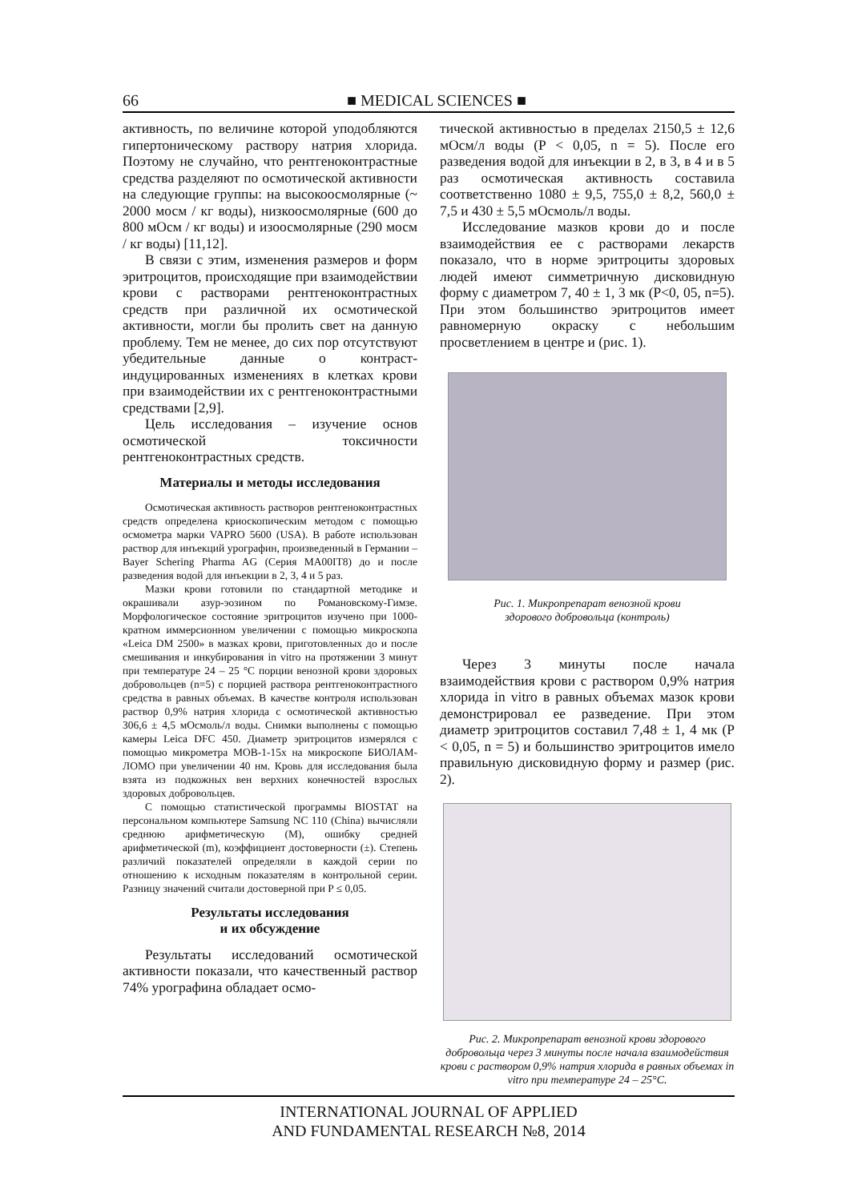66 ■ MEDICAL SCIENCES ■
активность, по величине которой уподобляются гипертоническому раствору натрия хлорида. Поэтому не случайно, что рентгеноконтрастные средства разделяют по осмотической активности на следующие группы: на высокоосмолярные (~ 2000 мосм / кг воды), низкоосмолярные (600 до 800 мОсм / кг воды) и изоосмолярные (290 мосм / кг воды) [11,12].
В связи с этим, изменения размеров и форм эритроцитов, происходящие при взаимодействии крови с растворами рентгеноконтрастных средств при различной их осмотической активности, могли бы пролить свет на данную проблему. Тем не менее, до сих пор отсутствуют убедительные данные о контраст-индуцированных изменениях в клетках крови при взаимодействии их с рентгеноконтрастными средствами [2,9].
Цель исследования – изучение основ осмотической токсичности рентгеноконтрастных средств.
Материалы и методы исследования
Осмотическая активность растворов рентгеноконтрастных средств определена криоскопическим методом с помощью осмометра марки VAPRO 5600 (USA). В работе использован раствор для инъекций урографин, произведенный в Германии – Bayer Schering Pharma AG (Серия MA00IT8) до и после разведения водой для инъекции в 2, 3, 4 и 5 раз.
Мазки крови готовили по стандартной методике и окрашивали азур-эозином по Романовскому-Гимзе. Морфологическое состояние эритроцитов изучено при 1000-кратном иммерсионном увеличении с помощью микроскопа «Leica DM 2500» в мазках крови, приготовленных до и после смешивания и инкубирования in vitro на протяжении 3 минут при температуре 24 – 25 °С порции венозной крови здоровых добровольцев (n=5) с порцией раствора рентгеноконтрастного средства в равных объемах. В качестве контроля использован раствор 0,9% натрия хлорида с осмотической активностью 306,6 ± 4,5 мОсмоль/л воды. Снимки выполнены с помощью камеры Leica DFC 450. Диаметр эритроцитов измерялся с помощью микрометра МОВ-1-15х на микроскопе БИОЛАМ-ЛОМО при увеличении 40 нм. Кровь для исследования была взята из подкожных вен верхних конечностей взрослых здоровых добровольцев.
С помощью статистической программы BIOSTAT на персональном компьютере Samsung NC 110 (China) вычисляли среднюю арифметическую (М), ошибку средней арифметической (m), коэффициент достоверности (±). Степень различий показателей определяли в каждой серии по отношению к исходным показателям в контрольной серии. Разницу значений считали достоверной при P ≤ 0,05.
Результаты исследования
и их обсуждение
Результаты исследований осмотической активности показали, что качественный раствор 74% урографина обладает осмо-
тической активностью в пределах 2150,5 ± 12,6 мОсм/л воды (P < 0,05, n = 5). После его разведения водой для инъекции в 2, в 3, в 4 и в 5 раз осмотическая активность составила соответственно 1080 ± 9,5, 755,0 ± 8,2, 560,0 ± 7,5 и 430 ± 5,5 мОсмоль/л воды.
Исследование мазков крови до и после взаимодействия ее с растворами лекарств показало, что в норме эритроциты здоровых людей имеют симметричную дисковидную форму с диаметром 7, 40 ± 1, 3 мк (P<0, 05, n=5). При этом большинство эритроцитов имеет равномерную окраску с небольшим просветлением в центре и (рис. 1).
Рис. 1. Микропрепарат венозной крови
здорового добровольца (контроль)
Через 3 минуты после начала взаимодействия крови с раствором 0,9% натрия хлорида in vitro в равных объемах мазок крови демонстрировал ее разведение. При этом диаметр эритроцитов составил 7,48 ± 1, 4 мк (P < 0,05, n = 5) и большинство эритроцитов имело правильную дисковидную форму и размер (рис. 2).
Рис. 2. Микропрепарат венозной крови здорового добровольца через 3 минуты после начала взаимодействия крови с раствором 0,9% натрия хлорида в равных объемах in vitro при температуре 24 – 25°С.
INTERNATIONAL JOURNAL OF APPLIED
AND FUNDAMENTAL RESEARCH №8, 2014